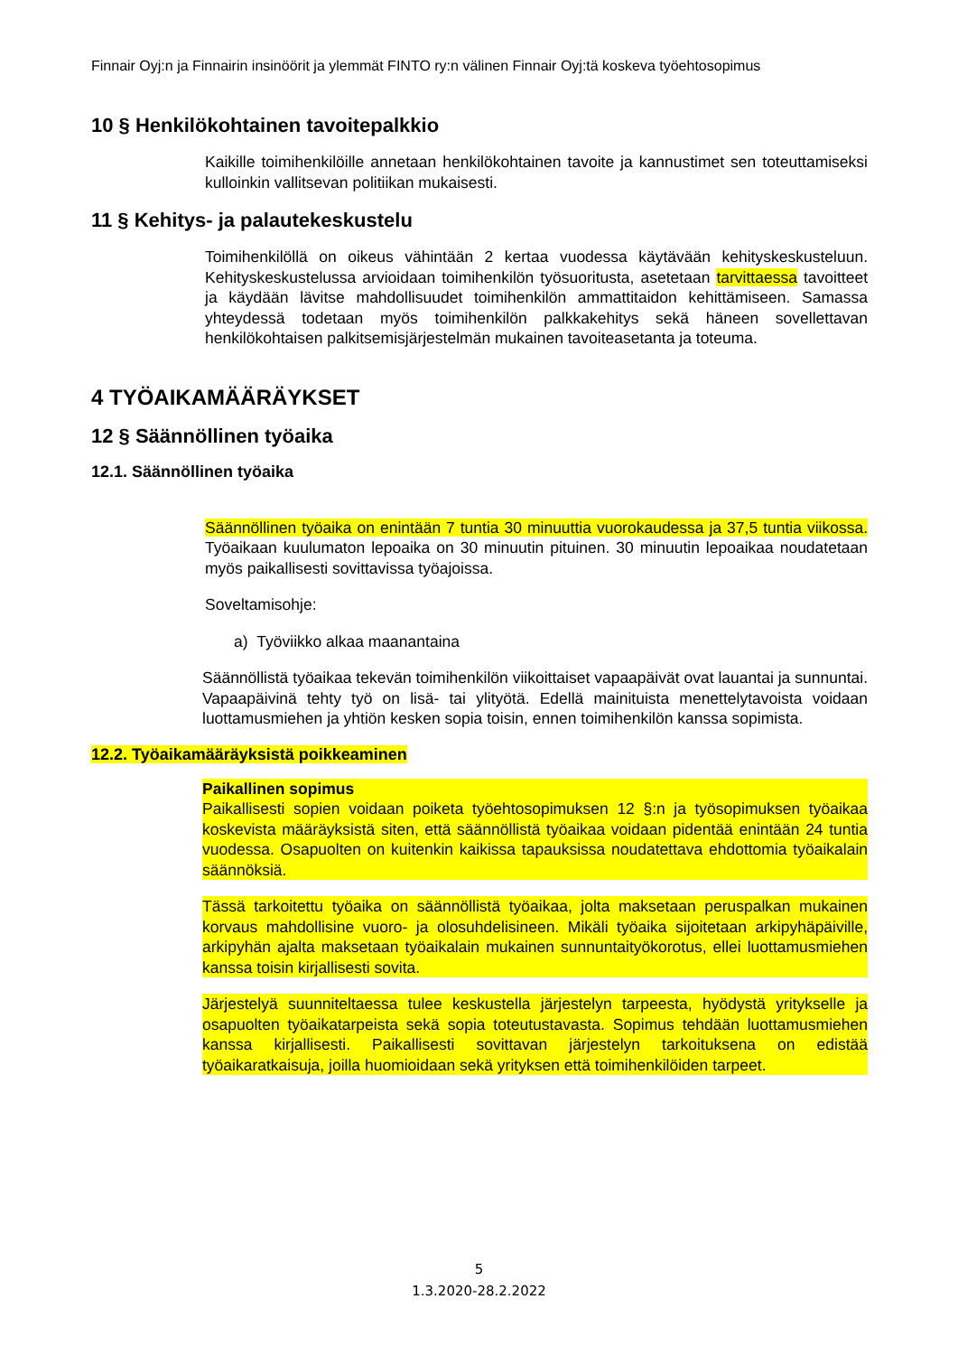Finnair Oyj:n ja Finnairin insinöörit ja ylemmät FINTO ry:n välinen Finnair Oyj:tä koskeva työehtosopimus
10 § Henkilökohtainen tavoitepalkkio
Kaikille toimihenkilöille annetaan henkilökohtainen tavoite ja kannustimet sen toteuttamiseksi kulloinkin vallitsevan politiikan mukaisesti.
11 § Kehitys- ja palautekeskustelu
Toimihenkilöllä on oikeus vähintään 2 kertaa vuodessa käytävään kehityskeskusteluun. Kehityskeskustelussa arvioidaan toimihenkilön työsuoritusta, asetetaan tarvittaessa tavoitteet ja käydään lävitse mahdollisuudet toimihenkilön ammattitaidon kehittämiseen. Samassa yhteydessä todetaan myös toimihenkilön palkkakehitys sekä häneen sovellettavan henkilökohtaisen palkitsemisjärjestelmän mukainen tavoiteasetanta ja toteuma.
4 TYÖAIKAMÄÄRÄYKSET
12 § Säännöllinen työaika
12.1. Säännöllinen työaika
Säännöllinen työaika on enintään 7 tuntia 30 minuuttia vuorokaudessa ja 37,5 tuntia viikossa. Työaikaan kuulumaton lepoaika on 30 minuutin pituinen. 30 minuutin lepoaikaa noudatetaan myös paikallisesti sovittavissa työajoissa.
Soveltamisohje:
a) Työviikko alkaa maanantaina
Säännöllistä työaikaa tekevän toimihenkilön viikoittaiset vapaapäivät ovat lauantai ja sunnuntai. Vapaapäivinä tehty työ on lisä- tai ylityötä. Edellä mainituista menettelytavoista voidaan luottamusmiehen ja yhtiön kesken sopia toisin, ennen toimihenkilön kanssa sopimista.
12.2. Työaikamääräyksistä poikkeaminen
Paikallinen sopimus
Paikallisesti sopien voidaan poiketa työehtosopimuksen 12 §:n ja työsopimuksen työaikaa koskevista määräyksistä siten, että säännöllistä työaikaa voidaan pidentää enintään 24 tuntia vuodessa. Osapuolten on kuitenkin kaikissa tapauksissa noudatettava ehdottomia työaikalain säännöksiä.
Tässä tarkoitettu työaika on säännöllistä työaikaa, jolta maksetaan peruspalkan mukainen korvaus mahdollisine vuoro- ja olosuhdelisineen. Mikäli työaika sijoitetaan arkipyhäpäiville, arkipyhän ajalta maksetaan työaikalain mukainen sunnuntaityökorotus, ellei luottamusmiehen kanssa toisin kirjallisesti sovita.
Järjestelyä suunniteltaessa tulee keskustella järjestelyn tarpeesta, hyödystä yritykselle ja osapuolten työaikatarpeista sekä sopia toteutustavasta. Sopimus tehdään luottamusmiehen kanssa kirjallisesti. Paikallisesti sovittavan järjestelyn tarkoituksena on edistää työaikaratkaisuja, joilla huomioidaan sekä yrityksen että toimihenkilöiden tarpeet.
5
1.3.2020-28.2.2022